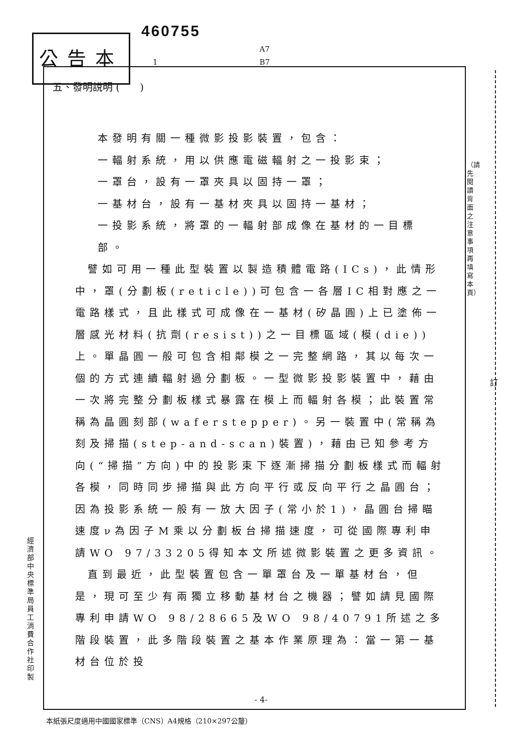公告本
460755
A7
B7
1
五、發明說明 (　　)
本發明有關一種微影投影裝置，包含：
一輻射系統，用以供應電磁輻射之一投影束；
一罩台，設有一罩夾具以固持一罩；
一基材台，設有一基材夾具以固持一基材；
一投影系統，將罩的一輻射部成像在基材的一目標部。
譬如可用一種此型裝置以製造積體電路(ICs)，此情形中，罩(分劃板(reticle))可包含一各層IC相對應之一電路樣式，且此樣式可成像在一基材(矽晶圓)上已塗佈一層感光材料(抗劑(resist))之一目標區域(模(die))上。單晶圓一般可包含相鄰模之一完整網路，其以每次一個的方式連續輻射過分劃板。一型微影投影裝置中，藉由一次將完整分劃板樣式暴露在模上而輻射各模；此裝置常稱為晶圓刻部(waferstepper)。另一裝置中(常稱為刻及掃描(step-and-scan)裝置)，藉由已知參考方向(“掃描”方向)中的投影束下逐漸掃描分劃板樣式而輻射各模，同時同步掃描與此方向平行或反向平行之晶圓台；因為投影系統一般有一放大因子(常小於1)，晶圓台掃瞄速度ν為因子M乘以分劃板台掃描速度，可從國際專利申請WO 97/33205得知本文所述微影裝置之更多資訊。
直到最近，此型裝置包含一單罩台及一單基材台，但是，現可至少有兩獨立移動基材台之機器；譬如請見國際專利申請WO 98/28665及WO 98/40791所述之多階段裝置，此多階段裝置之基本作業原理為：當一第一基材台位於投
- 4-
本紙張尺度適用中國國家標準（CNS）A4規格（210×297公釐）
經濟部中央標準局員工消費合作社印製
（請先閱讀背面之注意事項再填寫本頁）
訂